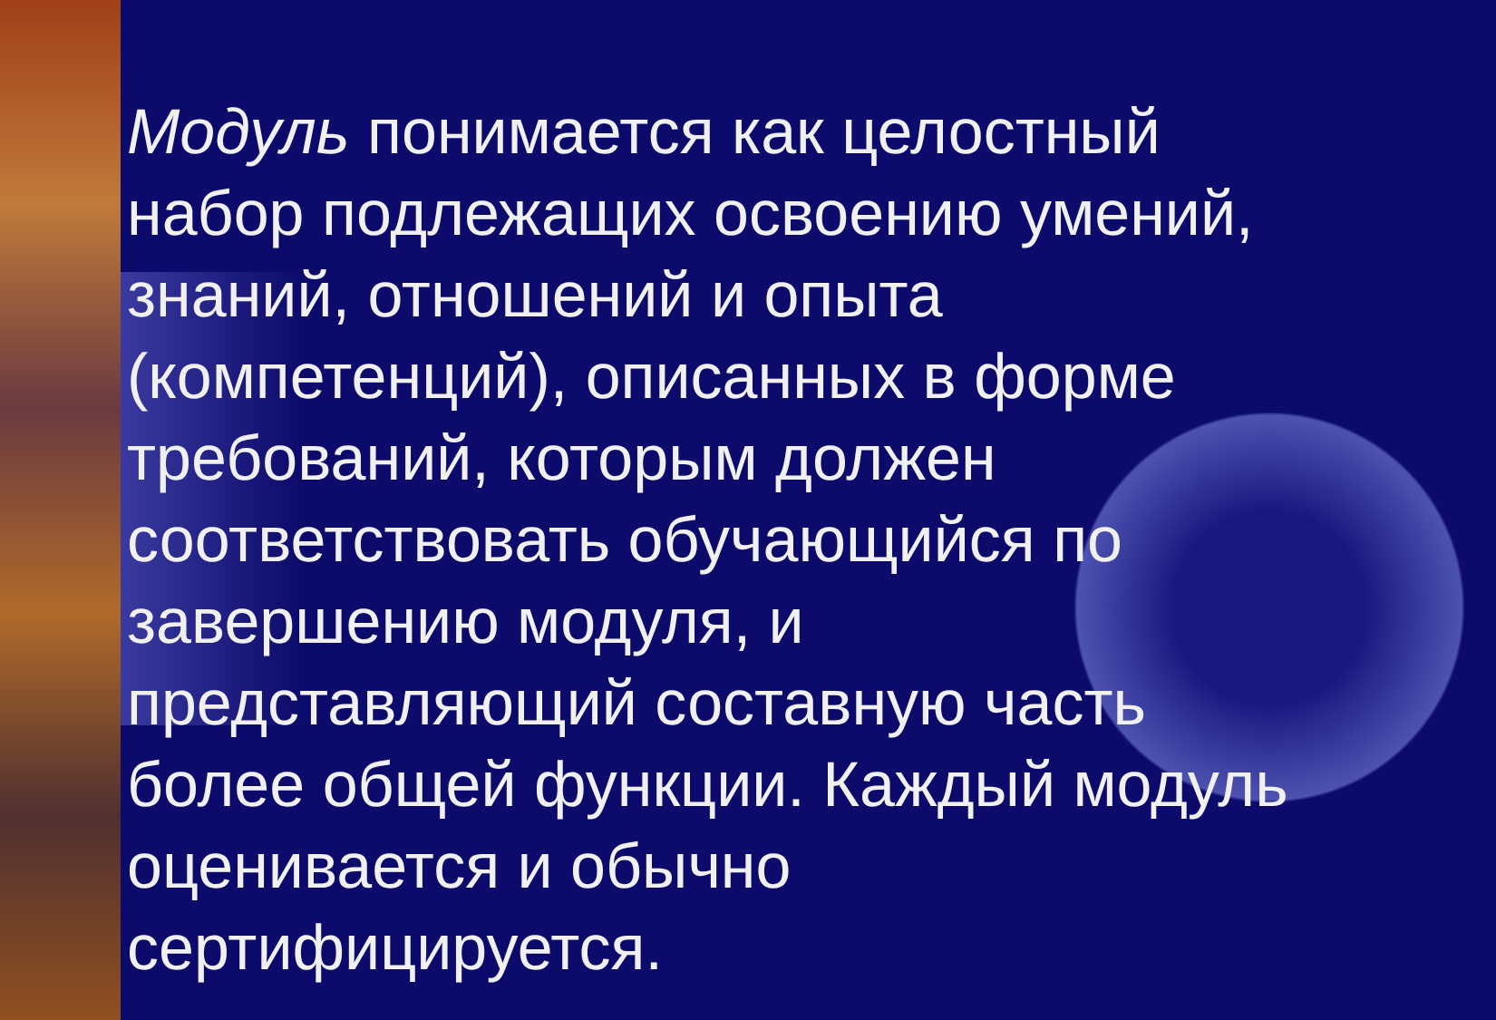Модуль понимается как целостный набор подлежащих освоению умений, знаний, отношений и опыта (компетенций), описанных в форме требований, которым должен соответствовать обучающийся по завершению модуля, и представляющий составную часть более общей функции. Каждый модуль оценивается и обычно сертифицируется.